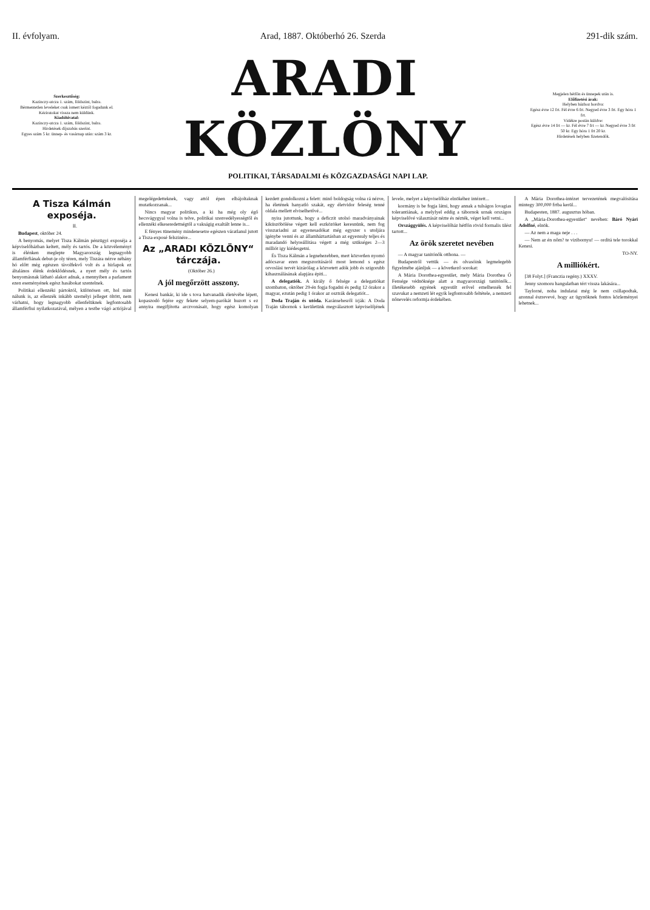II. évfolyam. Arad, 1887. Októberhó 26. Szerda 291-dik szám.
Szerkesztőség:
Kazinczy-utcza 1. szám, földszint, balra.
Bérmentetlen leveleket csak ismert kéztől fogadunk el.
Kéziratokat vissza nem küldünk.
Kiadóhivatal:
Kazinczy-utcza 1. szám, földszint, balra.
Hirdetések díjszabás szerint.
Egyes szám 5 kr. ünnep- és vasárnap után: szám 3 kr.
ARADI KÖZLÖNY
POLITIKAI, TÁRSADALMI és KÖZGAZDASÁGI NAPI LAP.
Megjelen hétfőn és ünnepek után is.
Előfizetési árak:
Helyben házhoz hordva:
Egész évre 12 frt. Fél évre 6 frt. Negyed évre 3 frt. Egy hóra 1 frt.
Vidékre postán küldve:
Egész évre 14 frt — kr. Fél évre 7 frt — kr. Negyed évre 3 frt 50 kr. Egy hóra 1 frt 20 kr.
Hirdetések helyben fizetendők.
A Tisza Kálmán exposéja.
II.
Budapest, október 24.
A benyomás, melyet Tisza Kálmán pénzügyi exposéja a képviselőházban keltett, mély és tartós. De a közvéleményt is élénken meglepte Magyarország legnagyobb államférfiának debut-je oly téren, mely Tiszára nézve néhány hó előtt még egészen távolfekvő volt és a hirlapok ez általános élénk érdeklődésnek, a nyert mély és tartós benyomásnak látható alakot adnak, a mennyiben a parlament ezen eseményének egész hasábokat szentelnek.
Politikai ellenzéki pártoktól, különösen ott, hol mint nálunk is, az ellenzék inkább személyi jelleget öltött, nem várhatni, hogy legnagyobb ellenfelüknek legfontosabb államférfiui nyilatkozatával, mélyen a testbe vágó actiójával megelégedetteknek, vagy attól épen elbájoltaknak mutatkozzanak...
Nincs magyar politikus, a ki ha még oly égő becsvágygyal volna is telve, politikai szenvedélyességtől és ellenzéki elkeseredettségtől a vakságig exaltált lenne is...
E fényes tünemény mindenesetre egészen váratlanul jutott a Tisza-exposé felszinére...
Az „ARADI KÖZLÖNY“ tárczája.
(Október 26.)
A jól megőrzött asszony.
Kenesi bankár, ki ide s tova hatvanadik életévébe lépett, kopaszodó fejére egy fekete selyem-parókát huzott s ez annyira megifjította arczvonásait, hogy egész komolyan kezdett gondolkozni a felett: minő boldogság volna rá nézve, ha életének hanyatló szakát, egy életvidor feleség tenné oldala mellett elviselhetővé...
nyira jutottunk, hogy a deficzit utolsó maradványainak kiküszöbölése végett kell eszközöket keresnünk, nem fog visszariadni az egyenesadókat még egyszer s utoljára igénybe venni és az államháztartásban az egyensuly teljes és maradandó helyreállítása végett a még szükséges 2—3 milliót igy kiédesgetni.
És Tisza Kálmán a legnehezebben, mert közvetlen nyomó adócsavar ezen megszoritásáról most lemond s egész orvoslási tervét kizárólag a közvetett adók jobb és szigorubb kihasználásának alapjára épiti...
A delegatiók. A király ő felsége a delegatiókat szombaton, október 29-én fogja fogadni és pedig 12 órakor a magyar, ezután pedig 1 órakor az osztrák delegatiót...
Doda Traján és utóda. Karánsebesről irják: A Doda Traján tábornok s kerületünk megválasztott képviselőjének levele, melyet a képviselőház elnökéhez intézett...
kormány is be fogja látni, hogy annak a tulságos lovagias tolerantiának, a melylyel eddig a tábornok urnak országos képviselővé választását nézte és nézték, véget kell vetni...
Országgyülés. A képviselőház hétfőn rövid formalis ülést tartott...
Az örök szeretet nevében
— A magyar tanitónők otthona. —
Budapestről vettük — és olvasóink legmelegebb figyelmébe ajánljuk — a következő sorokat:
A Mária Dorothea-egyesület, mely Mária Dorothea Ő Fensége védnöksége alatt a magyarországi tanitónők... illetékesebb egyének egyesült erővel emelhessék fel szavukat a nemzeti lét egyik legfontosabb feltétele, a nemzeti nőnevelés reformja érdekében.
A Mária Dorothea-intézet tervezetének megvalósitása mintegy 300,000 frtba kerül...
Budapesten, 1887. augusztus hóban.
A „Mária-Dorothea-egyesület“ nevében: Báró Nyári Adolfné, elnök.
— Az nem a maga neje . . .
— Nem az én nőm? te vizibornyu! — orditá tele torokkal Kenesi.
TO-NY.
A milliókért.
[38 Folyt.] (Franczia regény.) XXXV.
Jenny szomoru hangulatban tért vissza lakására...
Taylorné, noha indulatai még le nem csillapodtak, azonnal észrevevé, hogy az ügynöknek fontos közleményei lehetnek...